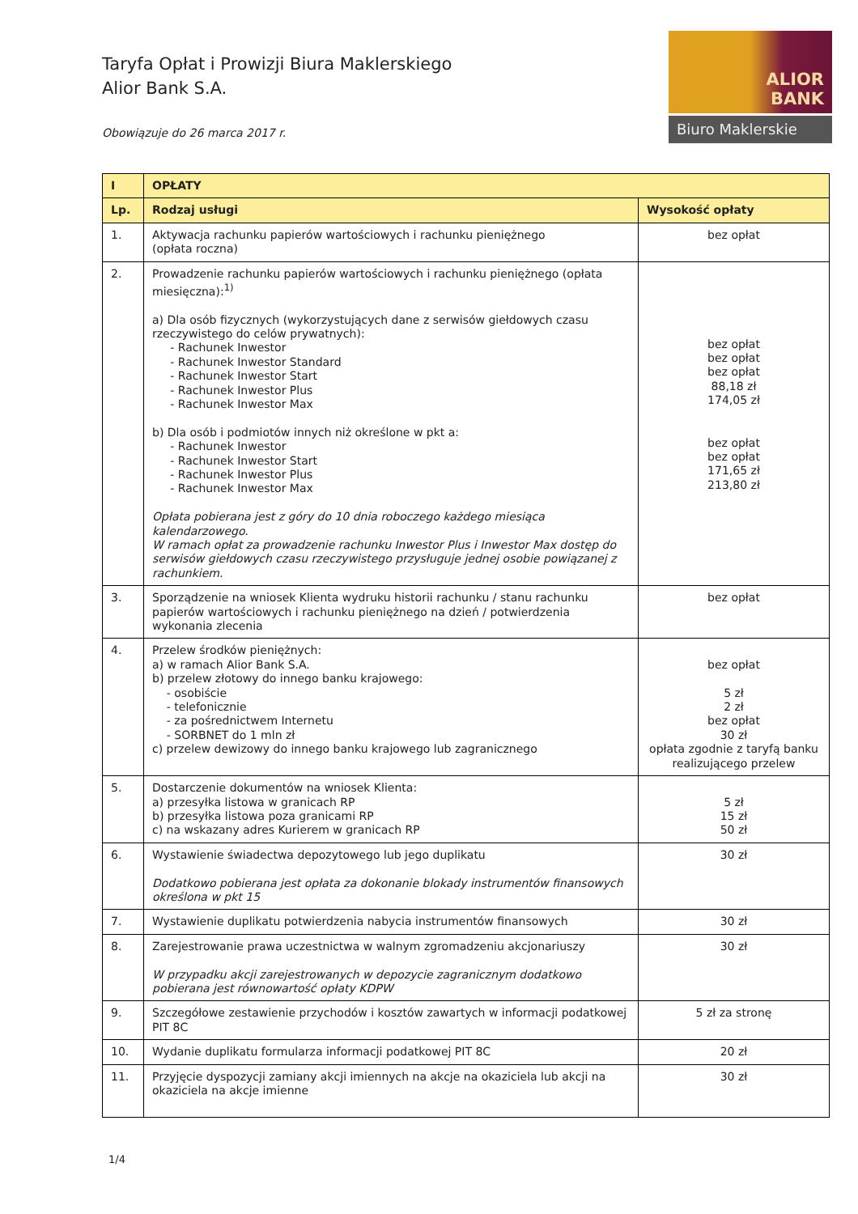Taryfa Opłat i Prowizji Biura Maklerskiego
Alior Bank S.A.
Obowiązuje do 26 marca 2017 r.
ALIOR
BANK
Biuro Maklerskie
| I | OPŁATY | |
| --- | --- | --- |
| Lp. | Rodzaj usługi | Wysokość opłaty |
| 1. | Aktywacja rachunku papierów wartościowych i rachunku pieniężnego (opłata roczna) | bez opłat |
| 2. | Prowadzenie rachunku papierów wartościowych i rachunku pieniężnego (opłata miesięczna):<sup>1)</sup> a) Dla osób fizycznych (wykorzystujących dane z serwisów giełdowych czasu rzeczywistego do celów prywatnych): - Rachunek Inwestor - Rachunek Inwestor Standard - Rachunek Inwestor Start - Rachunek Inwestor Plus - Rachunek Inwestor Max b) Dla osób i podmiotów innych niż określone w pkt a: - Rachunek Inwestor - Rachunek Inwestor Start - Rachunek Inwestor Plus - Rachunek Inwestor Max Opłata pobierana jest z góry do 10 dnia roboczego każdego miesiąca kalendarzowego. W ramach opłat za prowadzenie rachunku Inwestor Plus i Inwestor Max dostęp do serwisów giełdowych czasu rzeczywistego przysługuje jednej osobie powiązanej z rachunkiem. | bez opłat bez opłat bez opłat 88,18 zł 174,05 zł bez opłat bez opłat 171,65 zł 213,80 zł |
| 3. | Sporządzenie na wniosek Klienta wydruku historii rachunku / stanu rachunku papierów wartościowych i rachunku pieniężnego na dzień / potwierdzenia wykonania zlecenia | bez opłat |
| 4. | Przelew środków pieniężnych: a) w ramach Alior Bank S.A. b) przelew złotowy do innego banku krajowego: - osobiście - telefonicznie - za pośrednictwem Internetu - SORBNET do 1 mln zł c) przelew dewizowy do innego banku krajowego lub zagranicznego | bez opłat 5 zł 2 zł bez opłat 30 zł opłata zgodnie z taryfą banku realizującego przelew |
| 5. | Dostarczenie dokumentów na wniosek Klienta: a) przesyłka listowa w granicach RP b) przesyłka listowa poza granicami RP c) na wskazany adres Kurierem w granicach RP | 5 zł 15 zł 50 zł |
| 6. | Wystawienie świadectwa depozytowego lub jego duplikatu Dodatkowo pobierana jest opłata za dokonanie blokady instrumentów finansowych określona w pkt 15 | 30 zł |
| 7. | Wystawienie duplikatu potwierdzenia nabycia instrumentów finansowych | 30 zł |
| 8. | Zarejestrowanie prawa uczestnictwa w walnym zgromadzeniu akcjonariuszy W przypadku akcji zarejestrowanych w depozycie zagranicznym dodatkowo pobierana jest równowartość opłaty KDPW | 30 zł |
| 9. | Szczegółowe zestawienie przychodów i kosztów zawartych w informacji podatkowej PIT 8C | 5 zł za stronę |
| 10. | Wydanie duplikatu formularza informacji podatkowej PIT 8C | 20 zł |
| 11. | Przyjęcie dyspozycji zamiany akcji imiennych na akcje na okaziciela lub akcji na okaziciela na akcje imienne | 30 zł |
1/4